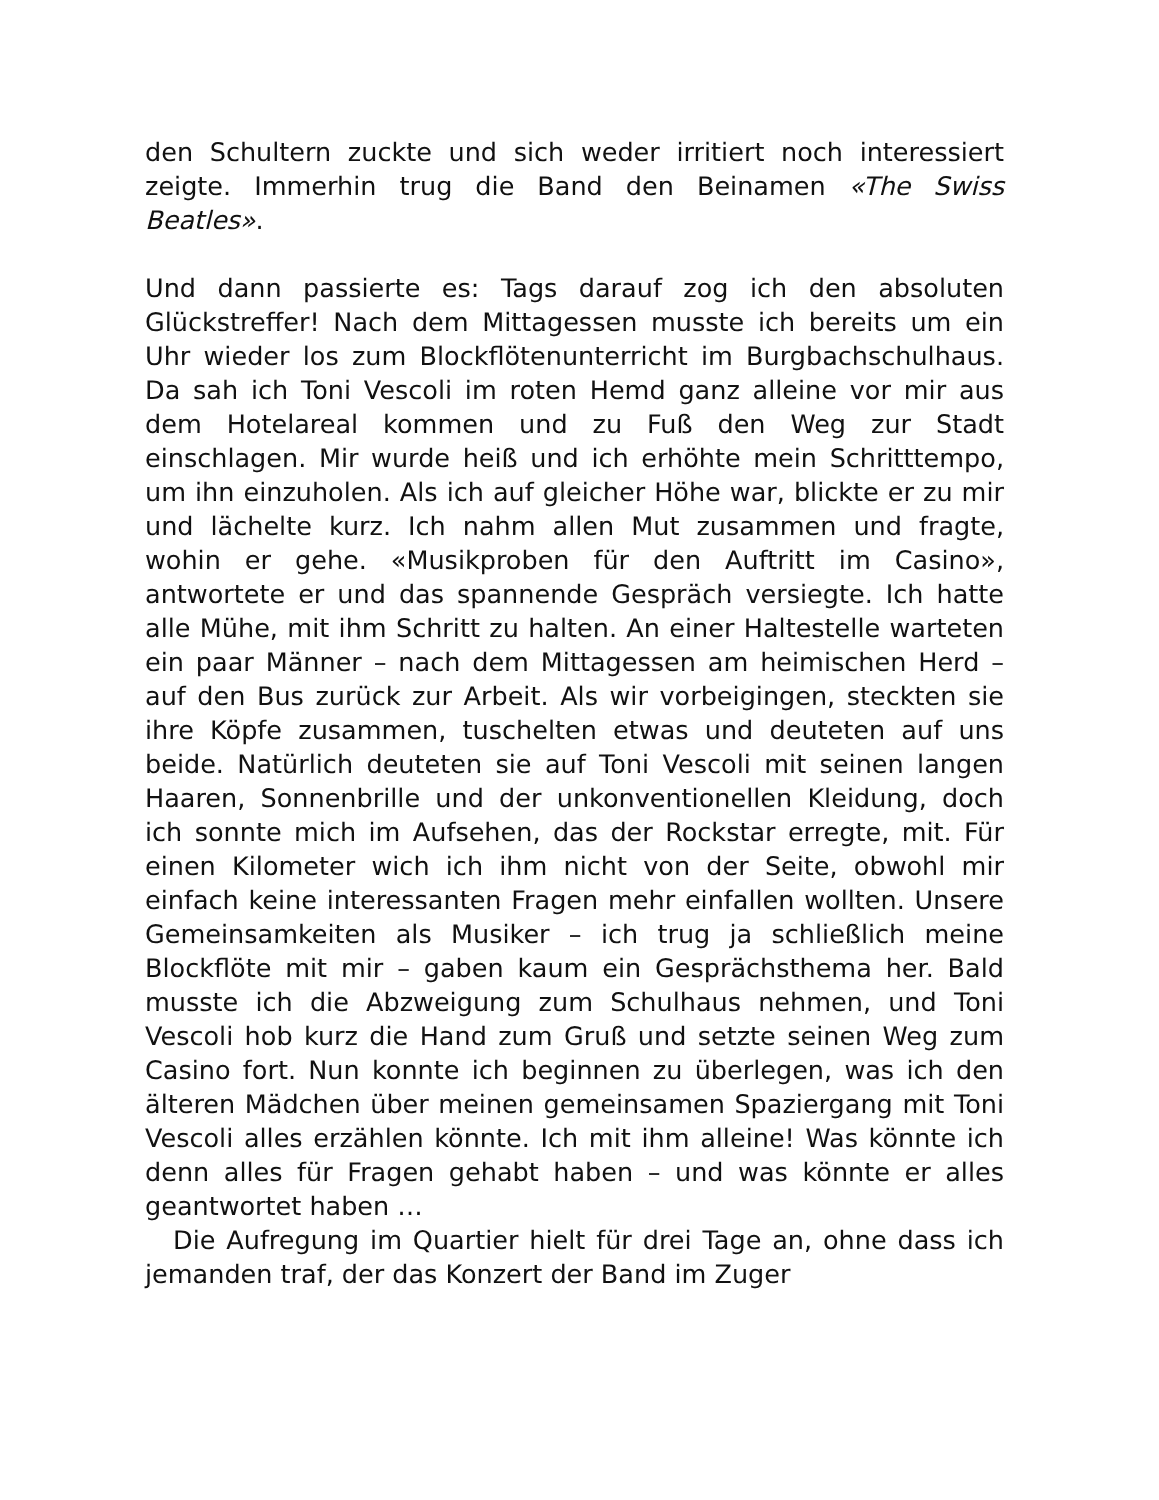den Schultern zuckte und sich weder irritiert noch interessiert zeigte. Immerhin trug die Band den Beinamen «The Swiss Beatles».
Und dann passierte es: Tags darauf zog ich den absoluten Glückstreffer! Nach dem Mittagessen musste ich bereits um ein Uhr wieder los zum Blockflötenunterricht im Burgbachschulhaus. Da sah ich Toni Vescoli im roten Hemd ganz alleine vor mir aus dem Hotelareal kommen und zu Fuß den Weg zur Stadt einschlagen. Mir wurde heiß und ich erhöhte mein Schritttempo, um ihn einzuholen. Als ich auf gleicher Höhe war, blickte er zu mir und lächelte kurz. Ich nahm allen Mut zusammen und fragte, wohin er gehe. «Musikproben für den Auftritt im Casino», antwortete er und das spannende Gespräch versiegte. Ich hatte alle Mühe, mit ihm Schritt zu halten. An einer Haltestelle warteten ein paar Männer – nach dem Mittagessen am heimischen Herd – auf den Bus zurück zur Arbeit. Als wir vorbeigingen, steckten sie ihre Köpfe zusammen, tuschelten etwas und deuteten auf uns beide. Natürlich deuteten sie auf Toni Vescoli mit seinen langen Haaren, Sonnenbrille und der unkonventionellen Kleidung, doch ich sonnte mich im Aufsehen, das der Rockstar erregte, mit. Für einen Kilometer wich ich ihm nicht von der Seite, obwohl mir einfach keine interessanten Fragen mehr einfallen wollten. Unsere Gemeinsamkeiten als Musiker – ich trug ja schließlich meine Blockflöte mit mir – gaben kaum ein Gesprächsthema her. Bald musste ich die Abzweigung zum Schulhaus nehmen, und Toni Vescoli hob kurz die Hand zum Gruß und setzte seinen Weg zum Casino fort. Nun konnte ich beginnen zu überlegen, was ich den älteren Mädchen über meinen gemeinsamen Spaziergang mit Toni Vescoli alles erzählen könnte. Ich mit ihm alleine! Was könnte ich denn alles für Fragen gehabt haben – und was könnte er alles geantwortet haben …
Die Aufregung im Quartier hielt für drei Tage an, ohne dass ich jemanden traf, der das Konzert der Band im Zuger